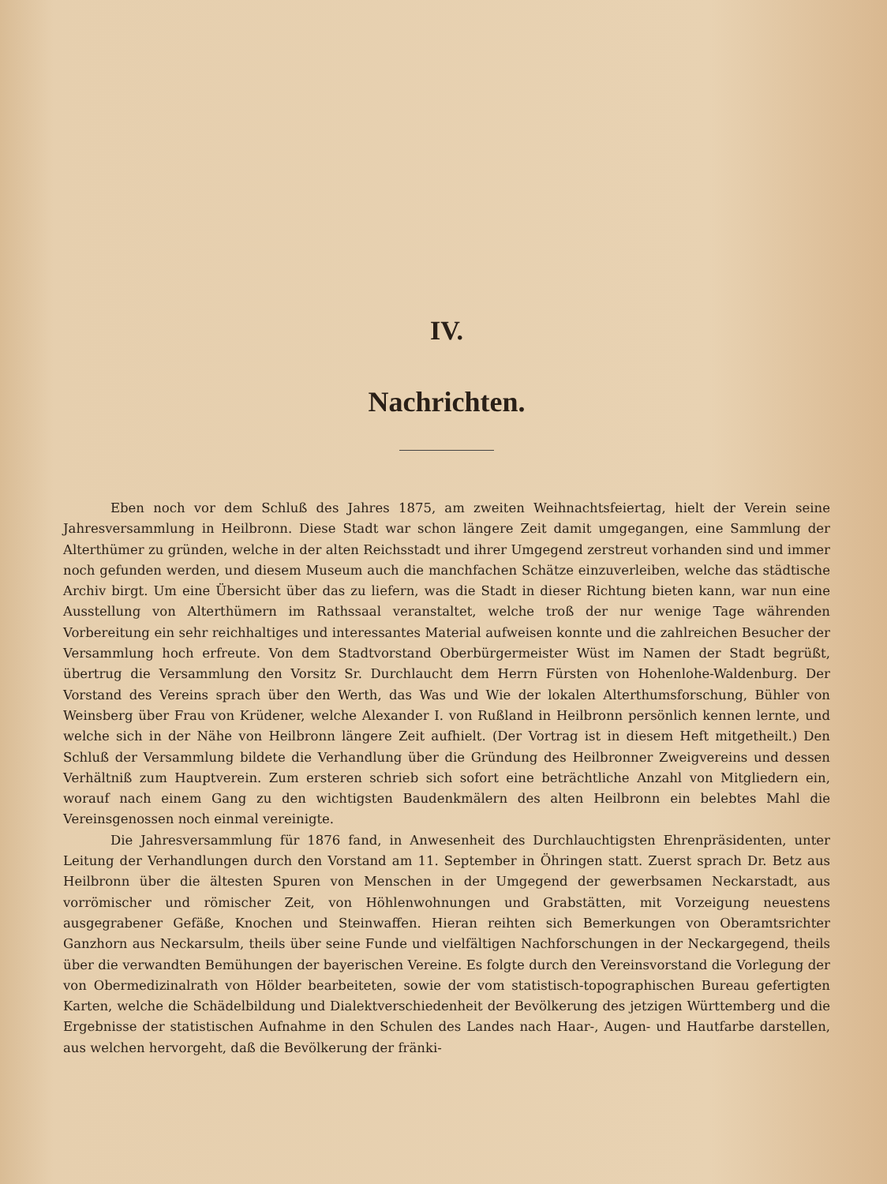IV.
Nachrichten.
Eben noch vor dem Schluß des Jahres 1875, am zweiten Weihnachtsfeiertag, hielt der Verein seine Jahresversammlung in Heilbronn. Diese Stadt war schon längere Zeit damit umgegangen, eine Sammlung der Alterthümer zu gründen, welche in der alten Reichsstadt und ihrer Umgegend zerstreut vorhanden sind und immer noch gefunden werden, und diesem Museum auch die manchfachen Schätze einzuverleiben, welche das städtische Archiv birgt. Um eine Übersicht über das zu liefern, was die Stadt in dieser Richtung bieten kann, war nun eine Ausstellung von Alterthümern im Rathssaal veranstaltet, welche troß der nur wenige Tage währenden Vorbereitung ein sehr reichhaltiges und interessantes Material aufweisen konnte und die zahlreichen Besucher der Versammlung hoch erfreute. Von dem Stadtvorstand Oberbürgermeister Wüst im Namen der Stadt begrüßt, übertrug die Versammlung den Vorsitz Sr. Durchlaucht dem Herrn Fürsten von Hohenlohe-Waldenburg. Der Vorstand des Vereins sprach über den Werth, das Was und Wie der lokalen Alterthumsforschung, Bühler von Weinsberg über Frau von Krüdener, welche Alexander I. von Rußland in Heilbronn persönlich kennen lernte, und welche sich in der Nähe von Heilbronn längere Zeit aufhielt. (Der Vortrag ist in diesem Heft mitgetheilt.) Den Schluß der Versammlung bildete die Verhandlung über die Gründung des Heilbronner Zweigvereins und dessen Verhältniß zum Hauptverein. Zum ersteren schrieb sich sofort eine beträchtliche Anzahl von Mitgliedern ein, worauf nach einem Gang zu den wichtigsten Baudenkmälern des alten Heilbronn ein belebtes Mahl die Vereinsgenossen noch einmal vereinigte.
Die Jahresversammlung für 1876 fand, in Anwesenheit des Durchlauchtigsten Ehrenpräsidenten, unter Leitung der Verhandlungen durch den Vorstand am 11. September in Öhringen statt. Zuerst sprach Dr. Betz aus Heilbronn über die ältesten Spuren von Menschen in der Umgegend der gewerbsamen Neckarstadt, aus vorrömischer und römischer Zeit, von Höhlenwohnungen und Grabstätten, mit Vorzeigung neuestens ausgegrabener Gefäße, Knochen und Steinwaffen. Hieran reihten sich Bemerkungen von Oberamtsrichter Ganzhorn aus Neckarsulm, theils über seine Funde und vielfältigen Nachforschungen in der Neckargegend, theils über die verwandten Bemühungen der bayerischen Vereine. Es folgte durch den Vereinsvorstand die Vorlegung der von Obermedizinalrath von Hölder bearbeiteten, sowie der vom statistisch-topographischen Bureau gefertigten Karten, welche die Schädelbildung und Dialektverschiedenheit der Bevölkerung des jetzigen Württemberg und die Ergebnisse der statistischen Aufnahme in den Schulen des Landes nach Haar-, Augen- und Hautfarbe darstellen, aus welchen hervorgeht, daß die Bevölkerung der fränki-